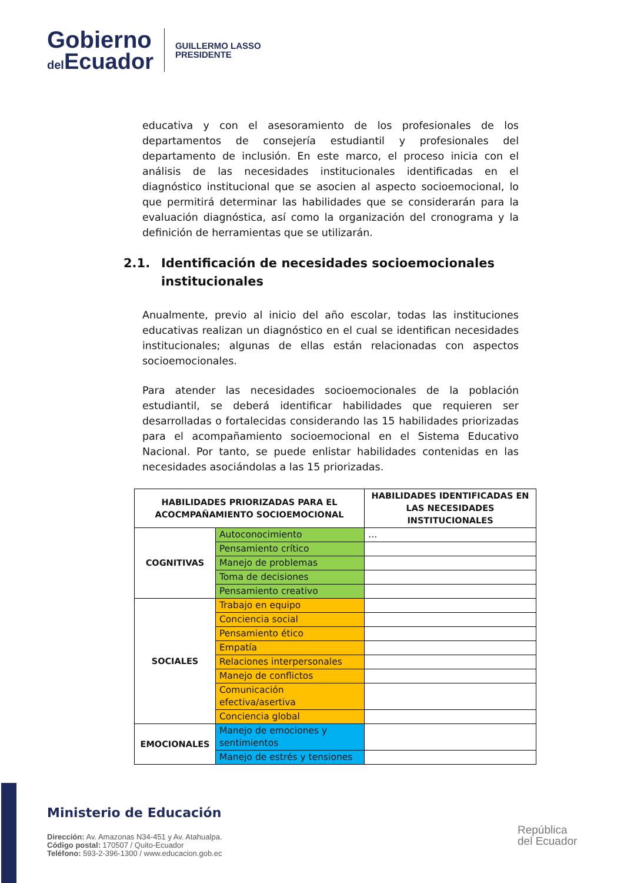Gobierno
del Ecuador
GUILLERMO LASSO
PRESIDENTE
educativa y con el asesoramiento de los profesionales de los departamentos de consejería estudiantil y profesionales del departamento de inclusión. En este marco, el proceso inicia con el análisis de las necesidades institucionales identificadas en el diagnóstico institucional que se asocien al aspecto socioemocional, lo que permitirá determinar las habilidades que se considerarán para la evaluación diagnóstica, así como la organización del cronograma y la definición de herramientas que se utilizarán.
2.1. Identificación de necesidades socioemocionales institucionales
Anualmente, previo al inicio del año escolar, todas las instituciones educativas realizan un diagnóstico en el cual se identifican necesidades institucionales; algunas de ellas están relacionadas con aspectos socioemocionales.
Para atender las necesidades socioemocionales de la población estudiantil, se deberá identificar habilidades que requieren ser desarrolladas o fortalecidas considerando las 15 habilidades priorizadas para el acompañamiento socioemocional en el Sistema Educativo Nacional. Por tanto, se puede enlistar habilidades contenidas en las necesidades asociándolas a las 15 priorizadas.
| HABILIDADES PRIORIZADAS PARA EL ACOCMPAÑAMIENTO SOCIOEMOCIONAL | | HABILIDADES IDENTIFICADAS EN LAS NECESIDADES INSTITUCIONALES |
| --- | --- | --- |
| COGNITIVAS | Autoconocimiento | … |
| | Pensamiento crítico | |
| | Manejo de problemas | |
| | Toma de decisiones | |
| | Pensamiento creativo | |
| SOCIALES | Trabajo en equipo | |
| | Conciencia social | |
| | Pensamiento ético | |
| | Empatía | |
| | Relaciones interpersonales | |
| | Manejo de conflictos | |
| | Comunicación efectiva/asertiva | |
| | Conciencia global | |
| EMOCIONALES | Manejo de emociones y sentimientos | |
| | Manejo de estrés y tensiones | |
Ministerio de Educación
Dirección: Av. Amazonas N34-451 y Av. Atahualpa.
Código postal: 170507 / Quito-Ecuador
Teléfono: 593-2-396-1300 / www.educacion.gob.ec
República
del Ecuador